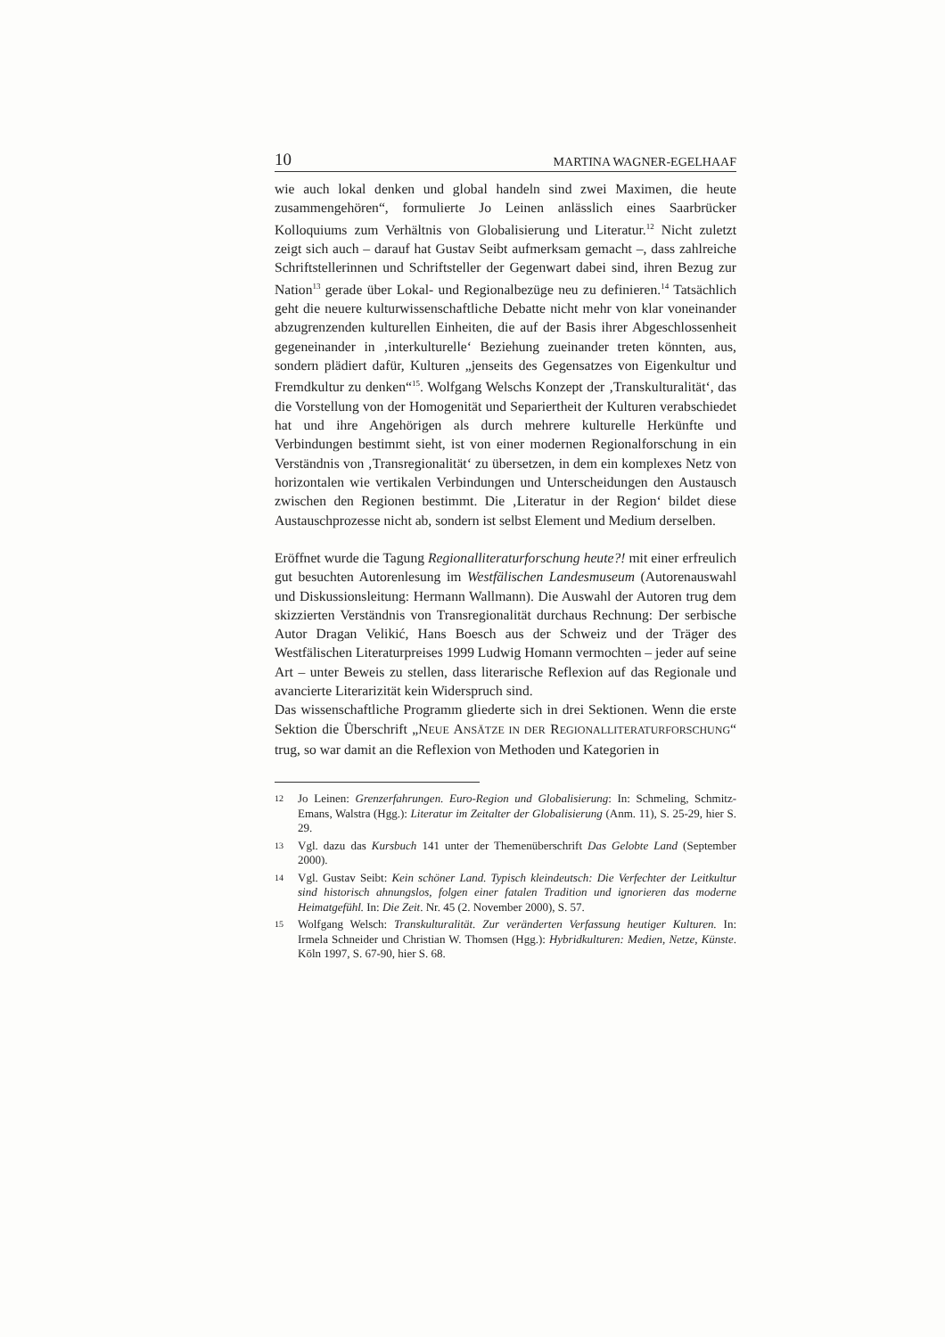10 MARTINA WAGNER-EGELHAAF
wie auch lokal denken und global handeln sind zwei Maximen, die heute zusammengehören“, formulierte Jo Leinen anlässlich eines Saarbrücker Kolloquiums zum Verhältnis von Globalisierung und Literatur.<sup>12</sup> Nicht zuletzt zeigt sich auch – darauf hat Gustav Seibt aufmerksam gemacht –, dass zahlreiche Schriftstellerinnen und Schriftsteller der Gegenwart dabei sind, ihren Bezug zur Nation<sup>13</sup> gerade über Lokal- und Regionalbezüge neu zu definieren.<sup>14</sup> Tatsächlich geht die neuere kulturwissenschaftliche Debatte nicht mehr von klar voneinander abzugrenzenden kulturellen Einheiten, die auf der Basis ihrer Abgeschlossenheit gegeneinander in ‚interkulturelle‘ Beziehung zueinander treten könnten, aus, sondern plädiert dafür, Kulturen „jenseits des Gegensatzes von Eigenkultur und Fremdkultur zu denken“<sup>15</sup>. Wolfgang Welschs Konzept der ‚Transkulturalität‘, das die Vorstellung von der Homogenität und Separiertheit der Kulturen verabschiedet hat und ihre Angehörigen als durch mehrere kulturelle Herkünfte und Verbindungen bestimmt sieht, ist von einer modernen Regionalforschung in ein Verständnis von ‚Transregionalität‘ zu übersetzen, in dem ein komplexes Netz von horizontalen wie vertikalen Verbindungen und Unterscheidungen den Austausch zwischen den Regionen bestimmt. Die ‚Literatur in der Region‘ bildet diese Austauschprozesse nicht ab, sondern ist selbst Element und Medium derselben.
Eröffnet wurde die Tagung Regionalliteraturforschung heute?! mit einer erfreulich gut besuchten Autorenlesung im Westfälischen Landesmuseum (Autorenauswahl und Diskussionsleitung: Hermann Wallmann). Die Auswahl der Autoren trug dem skizzierten Verständnis von Transregionalität durchaus Rechnung: Der serbische Autor Dragan Velikić, Hans Boesch aus der Schweiz und der Träger des Westfälischen Literaturpreises 1999 Ludwig Homann vermochten – jeder auf seine Art – unter Beweis zu stellen, dass literarische Reflexion auf das Regionale und avancierte Literarizität kein Widerspruch sind.
Das wissenschaftliche Programm gliederte sich in drei Sektionen. Wenn die erste Sektion die Überschrift „NEUE ANSÄTZE IN DER REGIONALLITERATURFORSCHUNG“ trug, so war damit an die Reflexion von Methoden und Kategorien in
12 Jo Leinen: Grenzerfahrungen. Euro-Region und Globalisierung: In: Schmeling, Schmitz-Emans, Walstra (Hgg.): Literatur im Zeitalter der Globalisierung (Anm. 11), S. 25-29, hier S. 29.
13 Vgl. dazu das Kursbuch 141 unter der Themenüberschrift Das Gelobte Land (September 2000).
14 Vgl. Gustav Seibt: Kein schöner Land. Typisch kleindeutsch: Die Verfechter der Leitkultur sind historisch ahnungslos, folgen einer fatalen Tradition und ignorieren das moderne Heimatgefühl. In: Die Zeit. Nr. 45 (2. November 2000), S. 57.
15 Wolfgang Welsch: Transkulturalität. Zur veränderten Verfassung heutiger Kulturen. In: Irmela Schneider und Christian W. Thomsen (Hgg.): Hybridkulturen: Medien, Netze, Künste. Köln 1997, S. 67-90, hier S. 68.